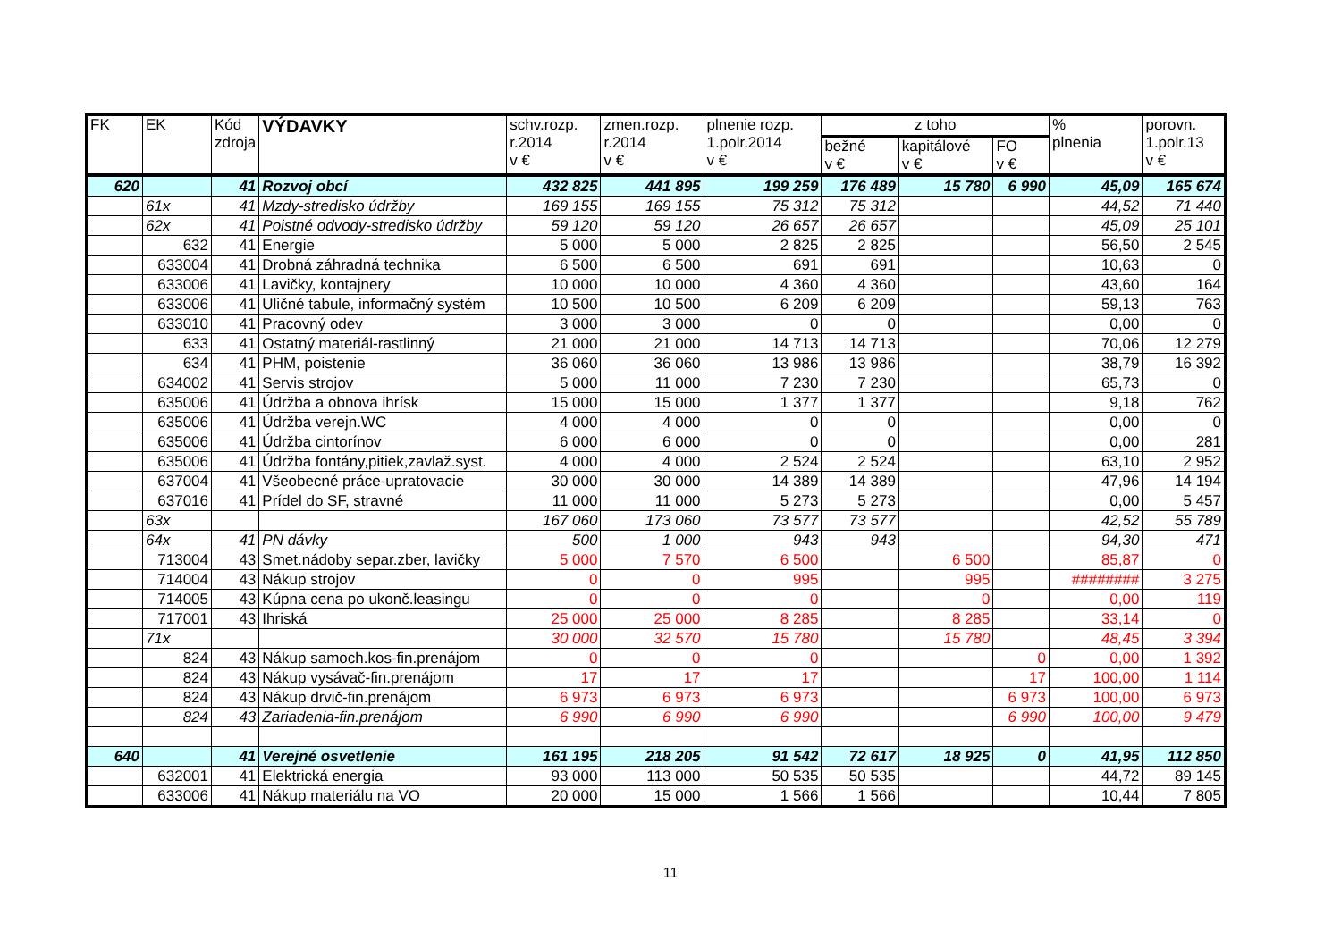| FK | EK | Kód zdroja | VÝDAVKY | schv.rozp. r.2014 v € | zmen.rozp. r.2014 v € | plnenie rozp. 1.polr.2014 v € | z toho | | | % plnenia | porovn. 1.polr.13 v € |
| --- | --- | --- | --- | --- | --- | --- | --- | --- | --- | --- | --- |
| | | | | | | | bežné v € | kapitálové v € | FO v € | | |
| 620 | | 41 | Rozvoj obcí | 432 825 | 441 895 | 199 259 | 176 489 | 15 780 | 6 990 | 45,09 | 165 674 |
| | 61x | 41 | Mzdy-stredisko údržby | 169 155 | 169 155 | 75 312 | 75 312 | | | 44,52 | 71 440 |
| | 62x | 41 | Poistné odvody-stredisko údržby | 59 120 | 59 120 | 26 657 | 26 657 | | | 45,09 | 25 101 |
| | 632 | 41 | Energie | 5 000 | 5 000 | 2 825 | 2 825 | | | 56,50 | 2 545 |
| | 633004 | 41 | Drobná záhradná technika | 6 500 | 6 500 | 691 | 691 | | | 10,63 | 0 |
| | 633006 | 41 | Lavičky, kontajnery | 10 000 | 10 000 | 4 360 | 4 360 | | | 43,60 | 164 |
| | 633006 | 41 | Uličné tabule, informačný systém | 10 500 | 10 500 | 6 209 | 6 209 | | | 59,13 | 763 |
| | 633010 | 41 | Pracovný odev | 3 000 | 3 000 | 0 | 0 | | | 0,00 | 0 |
| | 633 | 41 | Ostatný materiál-rastlinný | 21 000 | 21 000 | 14 713 | 14 713 | | | 70,06 | 12 279 |
| | 634 | 41 | PHM, poistenie | 36 060 | 36 060 | 13 986 | 13 986 | | | 38,79 | 16 392 |
| | 634002 | 41 | Servis strojov | 5 000 | 11 000 | 7 230 | 7 230 | | | 65,73 | 0 |
| | 635006 | 41 | Údržba a obnova ihrísk | 15 000 | 15 000 | 1 377 | 1 377 | | | 9,18 | 762 |
| | 635006 | 41 | Údržba verejn.WC | 4 000 | 4 000 | 0 | 0 | | | 0,00 | 0 |
| | 635006 | 41 | Údržba cintorínov | 6 000 | 6 000 | 0 | 0 | | | 0,00 | 281 |
| | 635006 | 41 | Údržba fontány,pitiek,zavlaž.syst. | 4 000 | 4 000 | 2 524 | 2 524 | | | 63,10 | 2 952 |
| | 637004 | 41 | Všeobecné práce-upratovacie | 30 000 | 30 000 | 14 389 | 14 389 | | | 47,96 | 14 194 |
| | 637016 | 41 | Prídel do SF, stravné | 11 000 | 11 000 | 5 273 | 5 273 | | | 0,00 | 5 457 |
| | 63x | | | 167 060 | 173 060 | 73 577 | 73 577 | | | 42,52 | 55 789 |
| | 64x | 41 | PN dávky | 500 | 1 000 | 943 | 943 | | | 94,30 | 471 |
| | 713004 | 43 | Smet.nádoby separ.zber, lavičky | 5 000 | 7 570 | 6 500 | | 6 500 | | 85,87 | 0 |
| | 714004 | 43 | Nákup strojov | 0 | 0 | 995 | | 995 | | ######## | 3 275 |
| | 714005 | 43 | Kúpna cena po ukonč.leasingu | 0 | 0 | 0 | | 0 | | 0,00 | 119 |
| | 717001 | 43 | Ihriská | 25 000 | 25 000 | 8 285 | | 8 285 | | 33,14 | 0 |
| | 71x | | | 30 000 | 32 570 | 15 780 | | 15 780 | | 48,45 | 3 394 |
| | 824 | 43 | Nákup samoch.kos-fin.prenájom | 0 | 0 | 0 | | | 0 | 0,00 | 1 392 |
| | 824 | 43 | Nákup vysávač-fin.prenájom | 17 | 17 | 17 | | | 17 | 100,00 | 1 114 |
| | 824 | 43 | Nákup drvič-fin.prenájom | 6 973 | 6 973 | 6 973 | | | 6 973 | 100,00 | 6 973 |
| | 824 | 43 | Zariadenia-fin.prenájom | 6 990 | 6 990 | 6 990 | | | 6 990 | 100,00 | 9 479 |
| 640 | | 41 | Verejné osvetlenie | 161 195 | 218 205 | 91 542 | 72 617 | 18 925 | 0 | 41,95 | 112 850 |
| | 632001 | 41 | Elektrická energia | 93 000 | 113 000 | 50 535 | 50 535 | | | 44,72 | 89 145 |
| | 633006 | 41 | Nákup materiálu na VO | 20 000 | 15 000 | 1 566 | 1 566 | | | 10,44 | 7 805 |
11